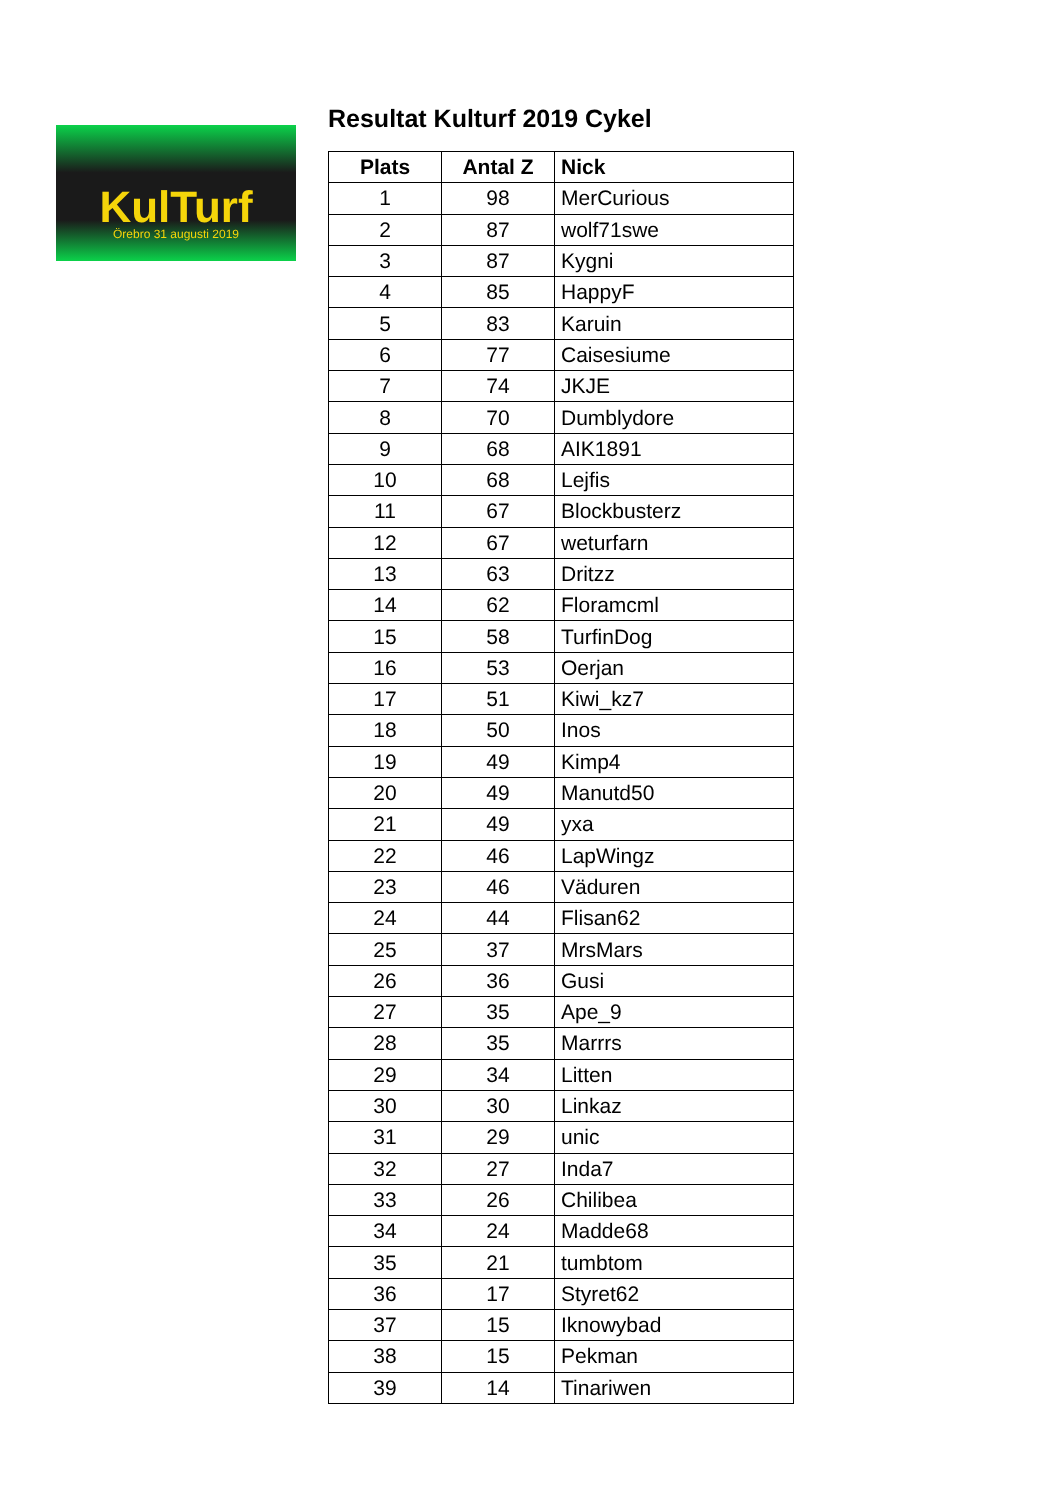KulTurf
Örebro 31 augusti 2019
Resultat Kulturf 2019 Cykel
| Plats | Antal Z | Nick |
| --- | --- | --- |
| 1 | 98 | MerCurious |
| 2 | 87 | wolf71swe |
| 3 | 87 | Kygni |
| 4 | 85 | HappyF |
| 5 | 83 | Karuin |
| 6 | 77 | Caisesiume |
| 7 | 74 | JKJE |
| 8 | 70 | Dumblydore |
| 9 | 68 | AIK1891 |
| 10 | 68 | Lejfis |
| 11 | 67 | Blockbusterz |
| 12 | 67 | weturfarn |
| 13 | 63 | Dritzz |
| 14 | 62 | Floramcml |
| 15 | 58 | TurfinDog |
| 16 | 53 | Oerjan |
| 17 | 51 | Kiwi_kz7 |
| 18 | 50 | Inos |
| 19 | 49 | Kimp4 |
| 20 | 49 | Manutd50 |
| 21 | 49 | yxa |
| 22 | 46 | LapWingz |
| 23 | 46 | Väduren |
| 24 | 44 | Flisan62 |
| 25 | 37 | MrsMars |
| 26 | 36 | Gusi |
| 27 | 35 | Ape_9 |
| 28 | 35 | Marrrs |
| 29 | 34 | Litten |
| 30 | 30 | Linkaz |
| 31 | 29 | unic |
| 32 | 27 | Inda7 |
| 33 | 26 | Chilibea |
| 34 | 24 | Madde68 |
| 35 | 21 | tumbtom |
| 36 | 17 | Styret62 |
| 37 | 15 | Iknowybad |
| 38 | 15 | Pekman |
| 39 | 14 | Tinariwen |